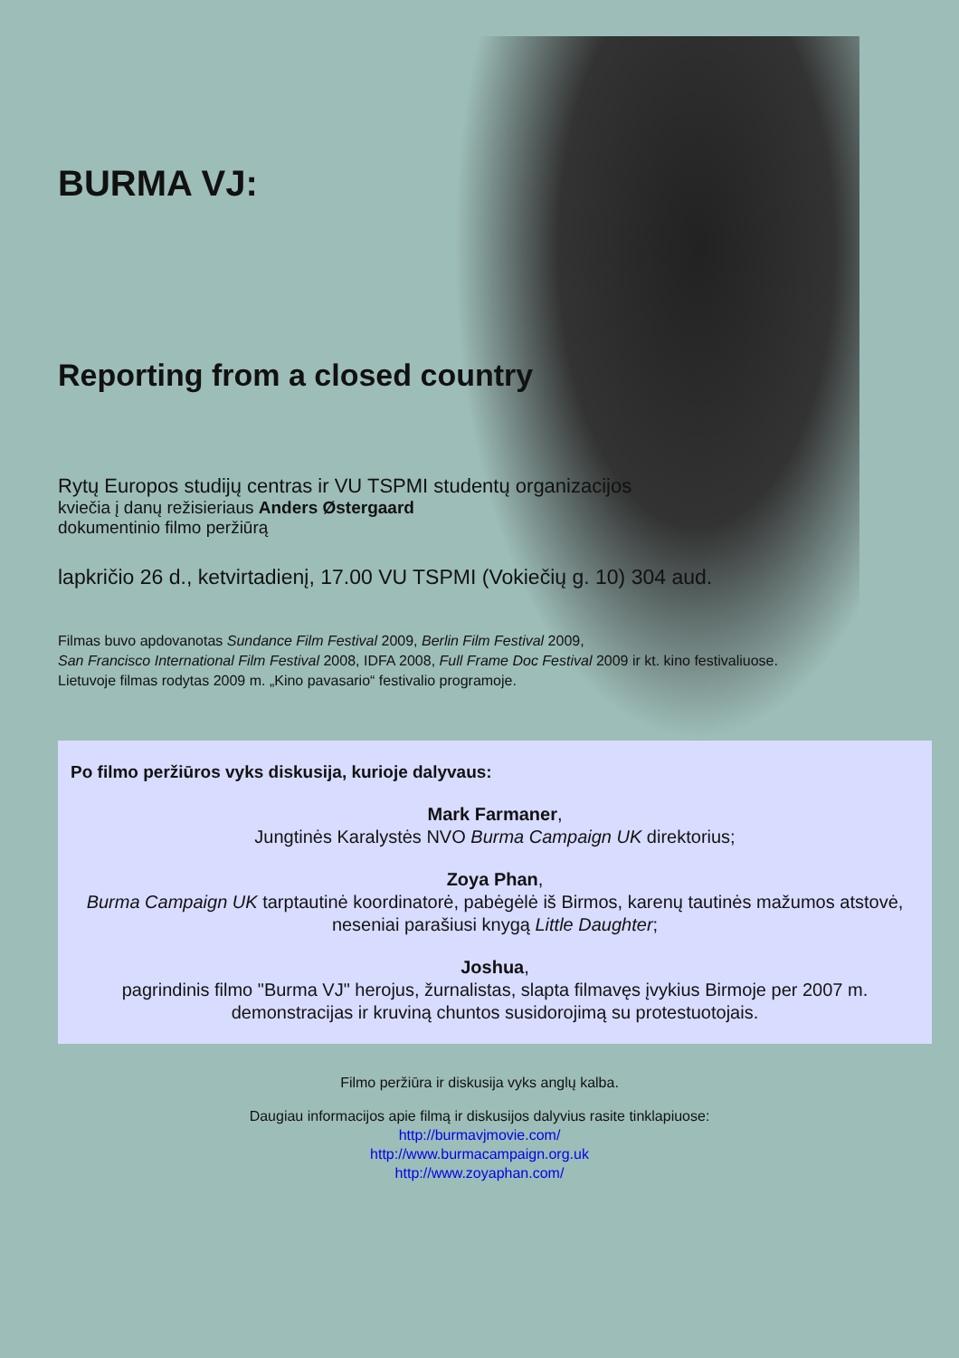BURMA VJ:
Reporting from a closed country
Rytų Europos studijų centras ir VU TSPMI studentų organizacijos
kviečia į danų režisieriaus Anders Østergaard
dokumentinio filmo peržiūrą
lapkričio 26 d., ketvirtadienį, 17.00 VU TSPMI (Vokiečių g. 10) 304 aud.
Filmas buvo apdovanotas Sundance Film Festival 2009, Berlin Film Festival 2009,
San Francisco International Film Festival 2008, IDFA 2008, Full Frame Doc Festival 2009 ir kt. kino festivaliuose.
Lietuvoje filmas rodytas 2009 m. „Kino pavasario“ festivalio programoje.
Po filmo peržiūros vyks diskusija, kurioje dalyvaus:
Mark Farmaner,
Jungtinės Karalystės NVO Burma Campaign UK direktorius;
Zoya Phan,
Burma Campaign UK tarptautinė koordinatorė, pabėgėlė iš Birmos, karenų tautinės mažumos atstovė, neseniai parašiusi knygą Little Daughter;
Joshua,
pagrindinis filmo "Burma VJ" herojus, žurnalistas, slapta filmavęs įvykius Birmoje per 2007 m. demonstracijas ir kruviną chuntos susidorojimą su protestuotojais.
Filmo peržiūra ir diskusija vyks anglų kalba.
Daugiau informacijos apie filmą ir diskusijos dalyvius rasite tinklapiuose:
http://burmavjmovie.com/
http://www.burmacampaign.org.uk
http://www.zoyaphan.com/